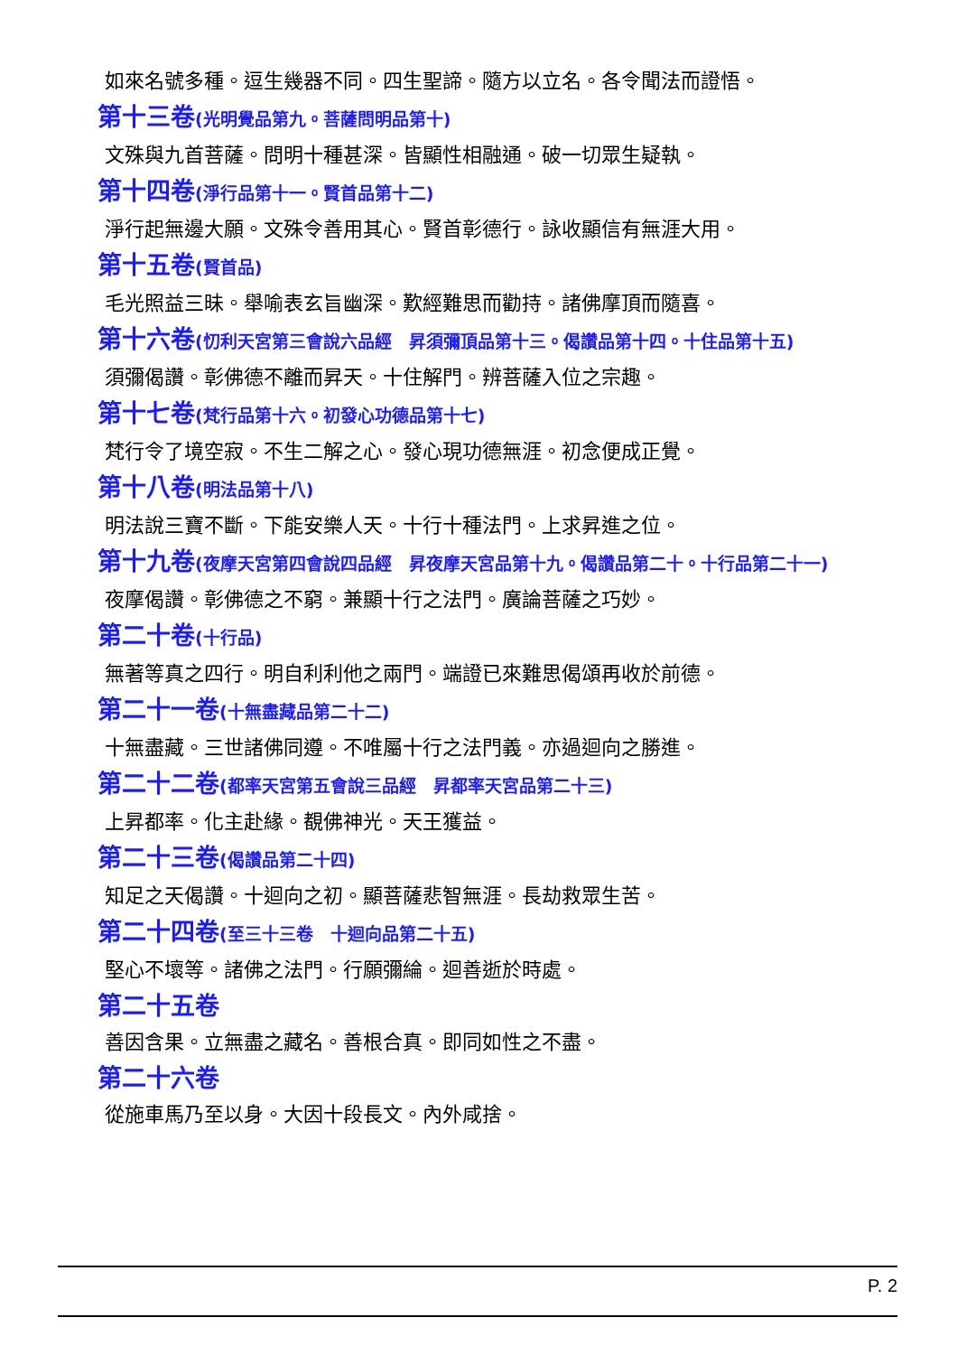如來名號多種。逗生幾器不同。四生聖諦。隨方以立名。各令聞法而證悟。
第十三卷(光明覺品第九。菩薩問明品第十)
文殊與九首菩薩。問明十種甚深。皆顯性相融通。破一切眾生疑執。
第十四卷(淨行品第十一。賢首品第十二)
淨行起無邊大願。文殊令善用其心。賢首彰德行。詠收顯信有無涯大用。
第十五卷(賢首品)
毛光照益三昧。舉喻表玄旨幽深。歎經難思而勸持。諸佛摩頂而隨喜。
第十六卷(忉利天宮第三會說六品經　昇須彌頂品第十三。偈讚品第十四。十住品第十五)
須彌偈讚。彰佛德不離而昇天。十住解門。辨菩薩入位之宗趣。
第十七卷(梵行品第十六。初發心功德品第十七)
梵行令了境空寂。不生二解之心。發心現功德無涯。初念便成正覺。
第十八卷(明法品第十八)
明法說三寶不斷。下能安樂人天。十行十種法門。上求昇進之位。
第十九卷(夜摩天宮第四會說四品經　昇夜摩天宮品第十九。偈讚品第二十。十行品第二十一)
夜摩偈讚。彰佛德之不窮。兼顯十行之法門。廣論菩薩之巧妙。
第二十卷(十行品)
無著等真之四行。明自利利他之兩門。端證已來難思偈頌再收於前德。
第二十一卷(十無盡藏品第二十二)
十無盡藏。三世諸佛同遵。不唯屬十行之法門義。亦過迴向之勝進。
第二十二卷(都率天宮第五會說三品經　昇都率天宮品第二十三)
上昇都率。化主赴緣。覩佛神光。天王獲益。
第二十三卷(偈讚品第二十四)
知足之天偈讚。十迴向之初。顯菩薩悲智無涯。長劫救眾生苦。
第二十四卷(至三十三卷　十迴向品第二十五)
堅心不壞等。諸佛之法門。行願彌綸。迴善逝於時處。
第二十五卷
善因含果。立無盡之藏名。善根合真。即同如性之不盡。
第二十六卷
從施車馬乃至以身。大因十段長文。內外咸捨。
P. 2